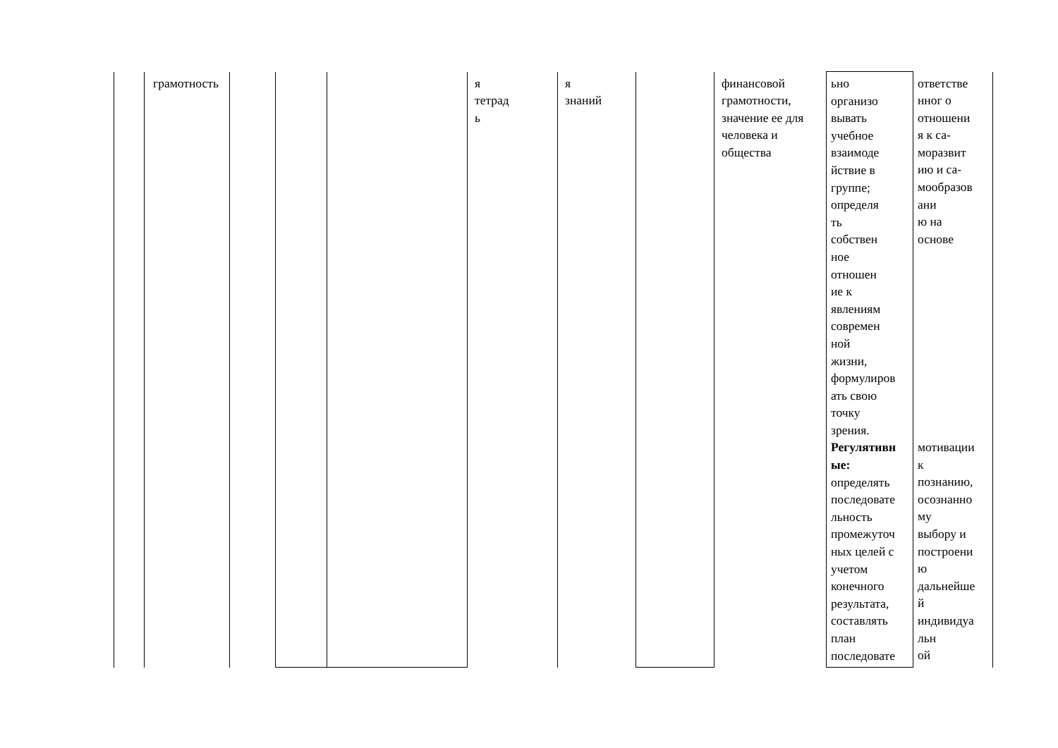| | грамотность | | | | я тетрад ь | я знаний | | финансовой грамотности, значение ее для человека и общества | ьно организо вывать учебное взаимоде йствие в группе; определя ть собствен ное отношен ие к явлениям современ ной жизни, формулиров ать свою точку зрения. Регулятивн ые: определять последовате льность промежуточ ных целей с учетом конечного результата, составлять план последовате | ответстве нног о отношени я к са- моразвит ию и са- мообразов ани ю на основе мотивации к познанию, осознанно му выбору и построени ю дальнейше й индивидуа льн ой |